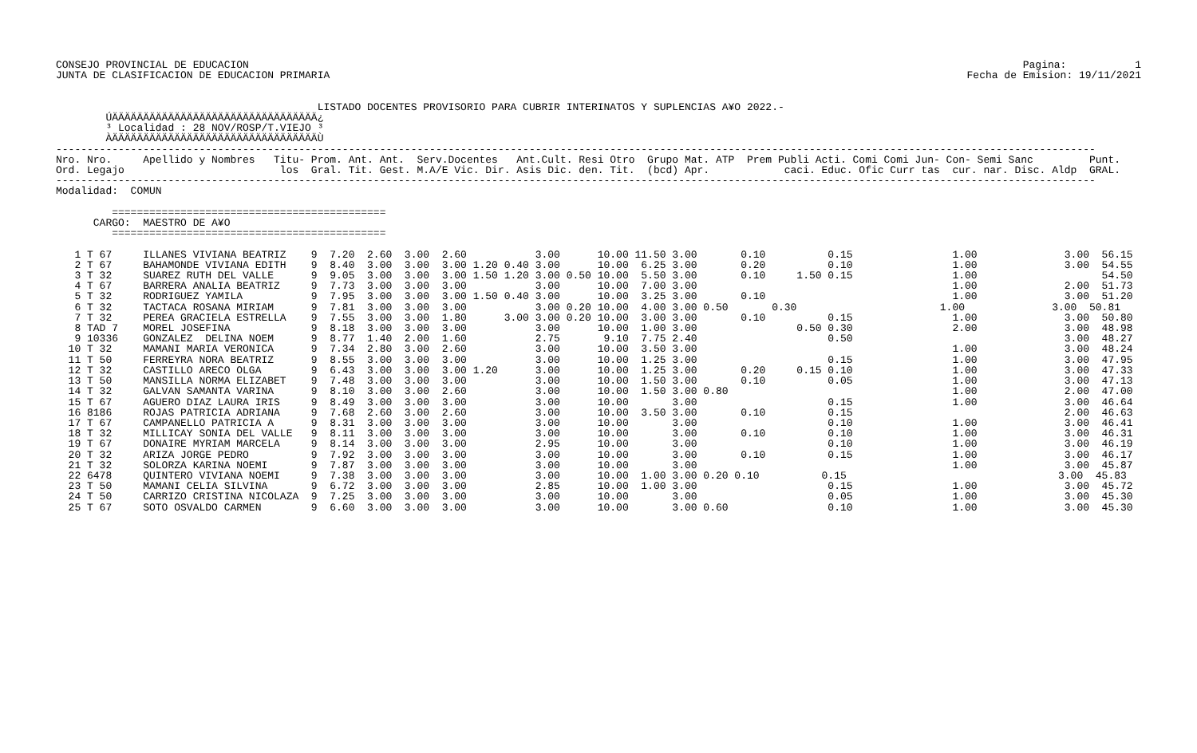Pagina:           1
Fecha de Emision: 19/11/2021
CONSEJO PROVINCIAL DE EDUCACION
JUNTA DE CLASIFICACION DE EDUCACION PRIMARIA


                                          LISTADO DOCENTES PROVISORIO PARA CUBRIR INTERINATOS Y SUPLENCIAS A¥O 2022.-
        ÚÄÄÄÄÄÄÄÄÄÄÄÄÄÄÄÄÄÄÄÄÄÄÄÄÄÄÄÄÄÄÄÄÄ¿
        ³ Localidad : 28 NOV/ROSP/T.VIEJO ³
        ÀÄÄÄÄÄÄÄÄÄÄÄÄÄÄÄÄÄÄÄÄÄÄÄÄÄÄÄÄÄÄÄÄÄÙ
-----------------------------------------------------------------------------------------------------------------------------------------------------------------------
Nro. Nro.     Apellido y Nombres   Titu- Prom. Ant. Ant.  Serv.Docentes   Ant.Cult. Resi Otro  Grupo Mat. ATP  Prem Publi Acti. Comi Comi Jun- Con- Semi Sanc         Punt.
Ord. Legajo                         los  Gral. Tit. Gest. M.A/E Vic. Dir. Asis Dic. den. Tit.  (bcd) Apr.            caci. Educ. Ofic Curr tas  cur. nar. Disc. Aldp  GRAL.
-----------------------------------------------------------------------------------------------------------------------------------------------------------------------
Modalidad:  COMUN

         ============================================
      CARGO:  MAESTRO DE A¥O
         ============================================

   1 T 67     ILLANES VIVIANA BEATRIZ    9  7.20  2.60  3.00  2.60           3.00      10.00 11.50 3.00       0.10          0.15                1.00              3.00  56.15
   2 T 67     BAHAMONDE VIVIANA EDITH    9  8.40  3.00  3.00  3.00 1.20 0.40 3.00      10.00  6.25 3.00       0.20          0.10                1.00              3.00  54.55
   3 T 32     SUAREZ RUTH DEL VALLE      9  9.05  3.00  3.00  3.00 1.50 1.20 3.00 0.50 10.00  5.50 3.00       0.10     1.50 0.15                1.00                    54.50
   4 T 67     BARRERA ANALIA BEATRIZ     9  7.73  3.00  3.00  3.00           3.00      10.00  7.00 3.00                                         1.00              2.00  51.73
   5 T 32     RODRIGUEZ YAMILA           9  7.95  3.00  3.00  3.00 1.50 0.40 3.00      10.00  3.25 3.00       0.10                              1.00              3.00  51.20
   6 T 32     TACTACA ROSANA MIRIAM      9  7.81  3.00  3.00  3.00           3.00 0.20 10.00  4.00 3.00 0.50       0.30                       1.00              3.00  50.81
   7 T 32     PEREA GRACIELA ESTRELLA    9  7.55  3.00  3.00  1.80      3.00 3.00 0.20 10.00  3.00 3.00       0.10          0.15                1.00              3.00  50.80
   8 TAD 7    MOREL JOSEFINA             9  8.18  3.00  3.00  3.00           3.00      10.00  1.00 3.00                0.50 0.30                2.00              3.00  48.98
   9 10336    GONZALEZ  DELINA NOEM      9  8.77  1.40  2.00  1.60           2.75       9.10  7.75 2.40                     0.50                                  3.00  48.27
  10 T 32     MAMANI MARIA VERONICA      9  7.34  2.80  3.00  2.60           3.00      10.00  3.50 3.00                                         1.00              3.00  48.24
  11 T 50     FERREYRA NORA BEATRIZ      9  8.55  3.00  3.00  3.00           3.00      10.00  1.25 3.00                     0.15                1.00              3.00  47.95
  12 T 32     CASTILLO ARECO OLGA        9  6.43  3.00  3.00  3.00 1.20      3.00      10.00  1.25 3.00       0.20     0.15 0.10                1.00              3.00  47.33
  13 T 50     MANSILLA NORMA ELIZABET    9  7.48  3.00  3.00  3.00           3.00      10.00  1.50 3.00       0.10          0.05                1.00              3.00  47.13
  14 T 32     GALVAN SAMANTA VARINA      9  8.10  3.00  3.00  2.60           3.00      10.00  1.50 3.00 0.80                                    1.00              2.00  47.00
  15 T 67     AGUERO DIAZ LAURA IRIS     9  8.49  3.00  3.00  3.00           3.00      10.00       3.00                     0.15                1.00              3.00  46.64
  16 8186     ROJAS PATRICIA ADRIANA     9  7.68  2.60  3.00  2.60           3.00      10.00  3.50 3.00       0.10          0.15                                  2.00  46.63
  17 T 67     CAMPANELLO PATRICIA A      9  8.31  3.00  3.00  3.00           3.00      10.00       3.00                     0.10                1.00              3.00  46.41
  18 T 32     MILLICAY SONIA DEL VALLE   9  8.11  3.00  3.00  3.00           3.00      10.00       3.00       0.10          0.10                1.00              3.00  46.31
  19 T 67     DONAIRE MYRIAM MARCELA     9  8.14  3.00  3.00  3.00           2.95      10.00       3.00                     0.10                1.00              3.00  46.19
  20 T 32     ARIZA JORGE PEDRO          9  7.92  3.00  3.00  3.00           3.00      10.00       3.00       0.10          0.15                1.00              3.00  46.17
  21 T 32     SOLORZA KARINA NOEMI       9  7.87  3.00  3.00  3.00           3.00      10.00       3.00                                         1.00              3.00  45.87
  22 6478     QUINTERO VIVIANA NOEMI     9  7.38  3.00  3.00  3.00           3.00      10.00  1.00 3.00 0.20 0.10          0.15                                  3.00  45.83
  23 T 50     MAMANI CELIA SILVINA       9  6.72  3.00  3.00  3.00           2.85      10.00  1.00 3.00                     0.15                1.00              3.00  45.72
  24 T 50     CARRIZO CRISTINA NICOLAZA  9  7.25  3.00  3.00  3.00           3.00      10.00       3.00                     0.05                1.00              3.00  45.30
  25 T 67     SOTO OSVALDO CARMEN        9  6.60  3.00  3.00  3.00           3.00      10.00       3.00 0.60                0.10                1.00              3.00  45.30